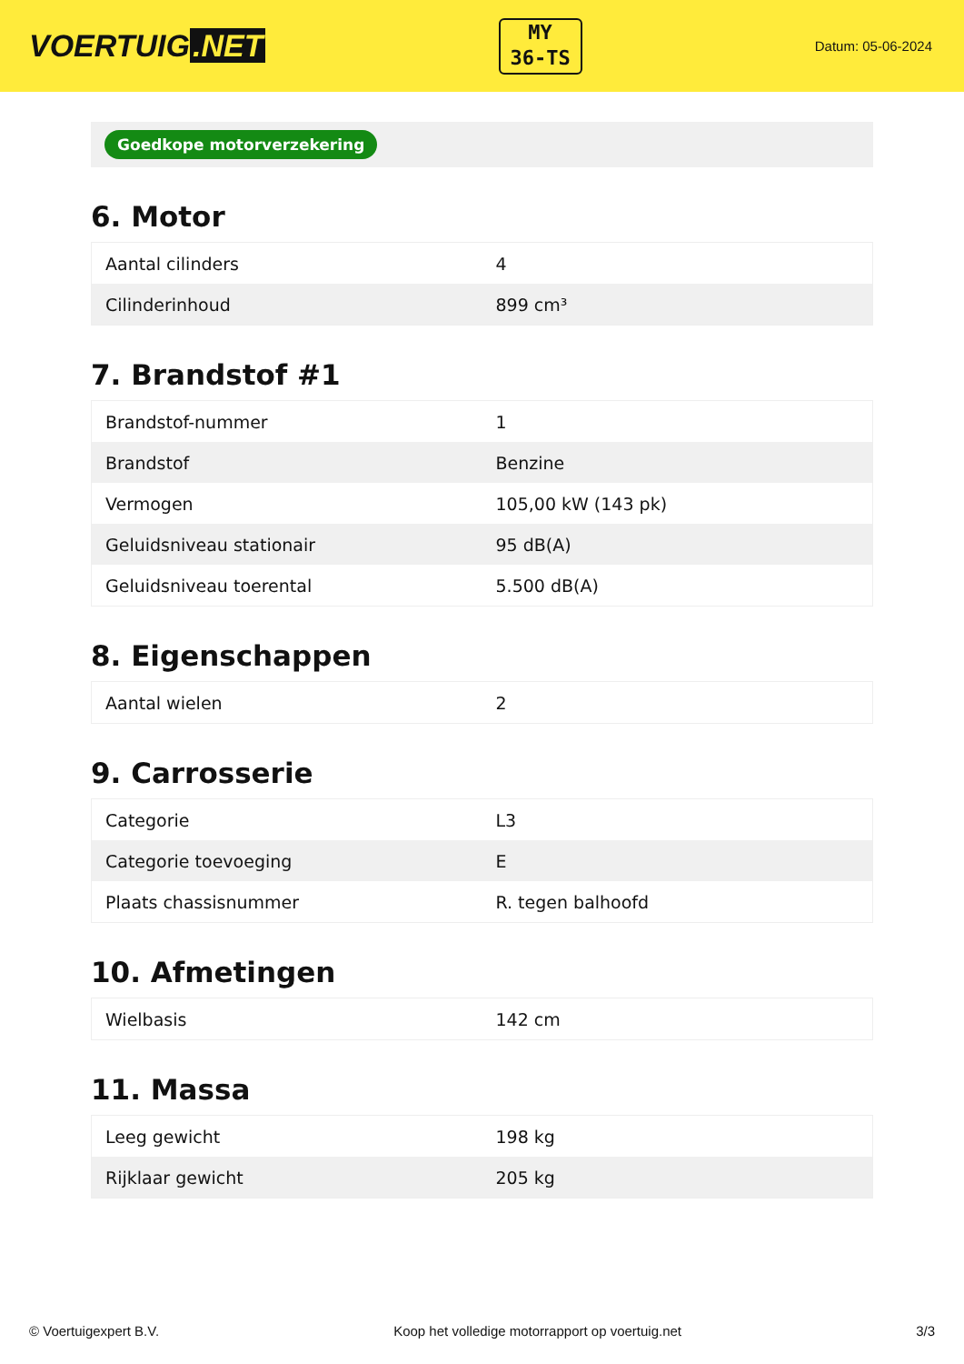VOERTUIG.NET
MY
36-TS
Datum: 05-06-2024
Goedkope motorverzekering
6. Motor
| Aantal cilinders | 4 |
| Cilinderinhoud | 899 cm³ |
7. Brandstof #1
| Brandstof-nummer | 1 |
| Brandstof | Benzine |
| Vermogen | 105,00 kW (143 pk) |
| Geluidsniveau stationair | 95 dB(A) |
| Geluidsniveau toerental | 5.500 dB(A) |
8. Eigenschappen
| Aantal wielen | 2 |
9. Carrosserie
| Categorie | L3 |
| Categorie toevoeging | E |
| Plaats chassisnummer | R. tegen balhoofd |
10. Afmetingen
| Wielbasis | 142 cm |
11. Massa
| Leeg gewicht | 198 kg |
| Rijklaar gewicht | 205 kg |
© Voertuigexpert B.V. Koop het volledige motorrapport op voertuig.net 3/3